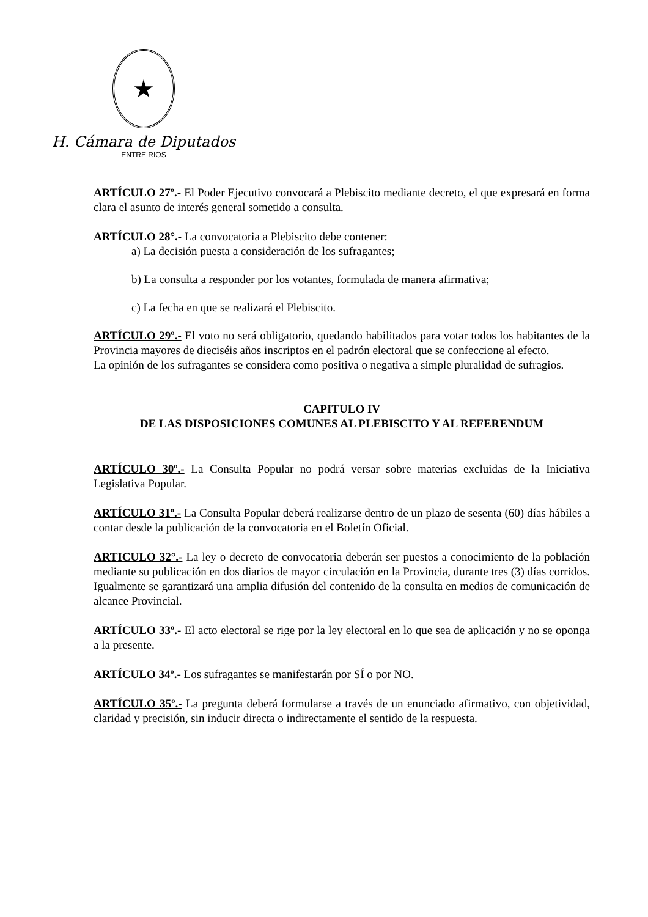★
H. Cámara de Diputados
ENTRE RIOS
ARTÍCULO 27º.- El Poder Ejecutivo convocará a Plebiscito mediante decreto, el que expresará en forma clara el asunto de interés general sometido a consulta.
ARTÍCULO 28°.- La convocatoria a Plebiscito debe contener:
a) La decisión puesta a consideración de los sufragantes;
b) La consulta a responder por los votantes, formulada de manera afirmativa;
c) La fecha en que se realizará el Plebiscito.
ARTÍCULO 29º.- El voto no será obligatorio, quedando habilitados para votar todos los habitantes de la Provincia mayores de dieciséis años inscriptos en el padrón electoral que se confeccione al efecto.
La opinión de los sufragantes se considera como positiva o negativa a simple pluralidad de sufragios.
CAPITULO IV
DE LAS DISPOSICIONES COMUNES AL PLEBISCITO Y AL REFERENDUM
ARTÍCULO 30º.- La Consulta Popular no podrá versar sobre materias excluidas de la Iniciativa Legislativa Popular.
ARTÍCULO 31º.- La Consulta Popular deberá realizarse dentro de un plazo de sesenta (60) días hábiles a contar desde la publicación de la convocatoria en el Boletín Oficial.
ARTICULO 32°.- La ley o decreto de convocatoria deberán ser puestos a conocimiento de la población mediante su publicación en dos diarios de mayor circulación en la Provincia, durante tres (3) días corridos. Igualmente se garantizará una amplia difusión del contenido de la consulta en medios de comunicación de alcance Provincial.
ARTÍCULO 33º.- El acto electoral se rige por la ley electoral en lo que sea de aplicación y no se oponga a la presente.
ARTÍCULO 34º.- Los sufragantes se manifestarán por SÍ o por NO.
ARTÍCULO 35º.- La pregunta deberá formularse a través de un enunciado afirmativo, con objetividad, claridad y precisión, sin inducir directa o indirectamente el sentido de la respuesta.